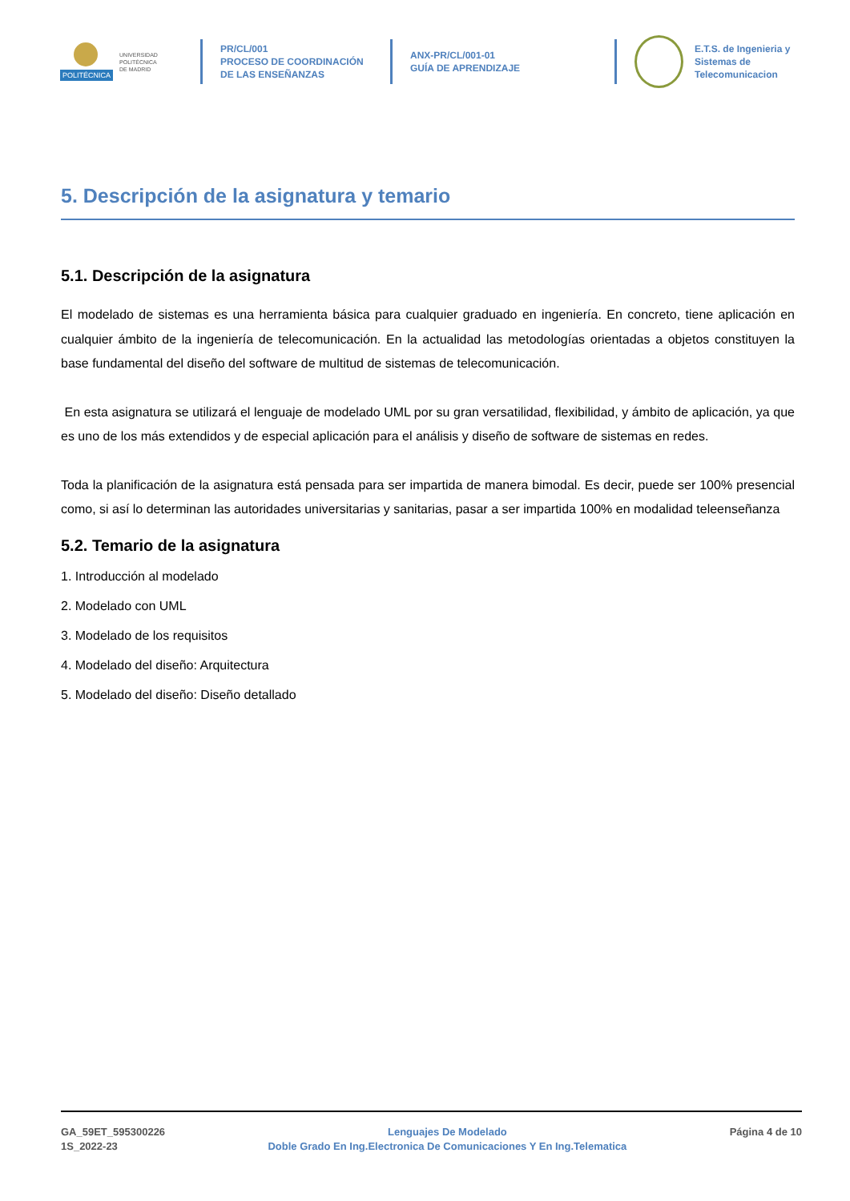POLITÉCNICA
UNIVERSIDAD
POLITÉCNICA
DE MADRID
PR/CL/001
PROCESO DE COORDINACIÓN DE LAS ENSEÑANZAS
ANX-PR/CL/001-01
GUÍA DE APRENDIZAJE
E.T.S. de Ingenieria y
Sistemas de
Telecomunicacion
5. Descripción de la asignatura y temario
5.1. Descripción de la asignatura
El modelado de sistemas es una herramienta básica para cualquier graduado en ingeniería. En concreto, tiene aplicación en cualquier ámbito de la ingeniería de telecomunicación. En la actualidad las metodologías orientadas a objetos constituyen la base fundamental del diseño del software de multitud de sistemas de telecomunicación.
En esta asignatura se utilizará el lenguaje de modelado UML por su gran versatilidad, flexibilidad, y ámbito de aplicación, ya que es uno de los más extendidos y de especial aplicación para el análisis y diseño de software de sistemas en redes.
Toda la planificación de la asignatura está pensada para ser impartida de manera bimodal. Es decir, puede ser 100% presencial como, si así lo determinan las autoridades universitarias y sanitarias, pasar a ser impartida 100% en modalidad teleenseñanza
5.2. Temario de la asignatura
1. Introducción al modelado
2. Modelado con UML
3. Modelado de los requisitos
4. Modelado del diseño: Arquitectura
5. Modelado del diseño: Diseño detallado
GA_59ET_595300226
1S_2022-23
Lenguajes De Modelado
Doble Grado En Ing.Electronica De Comunicaciones Y En Ing.Telematica
Página 4 de 10